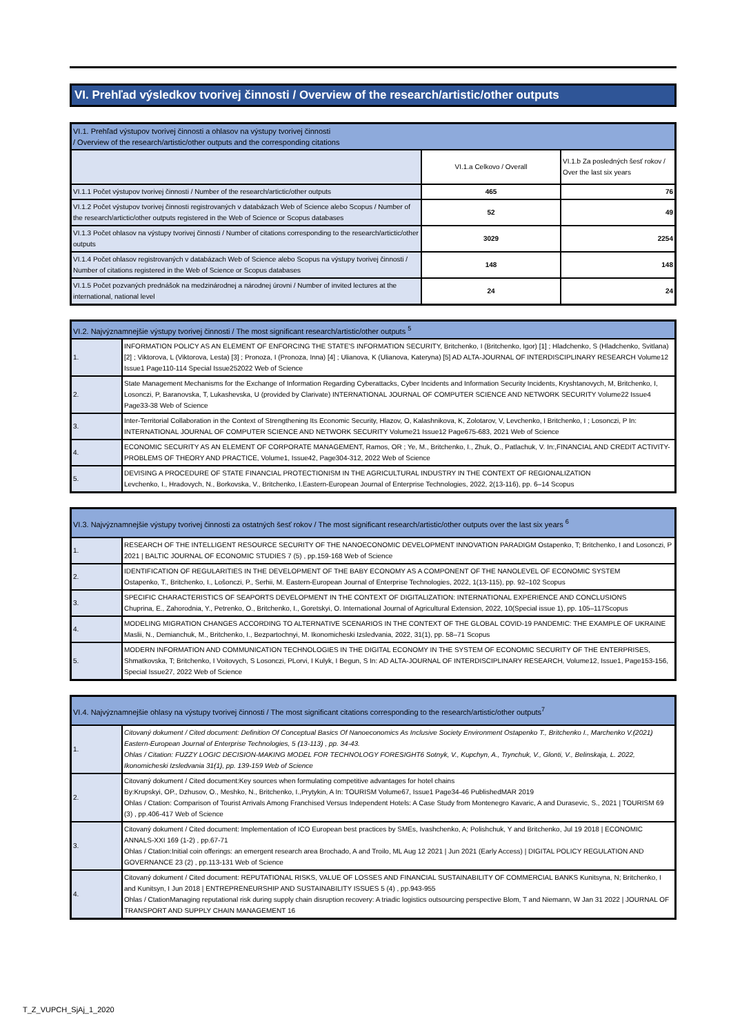VI. Prehľad výsledkov tvorivej činnosti / Overview of the research/artistic/other outputs
| VI.1. Prehľad výstupov tvorivej činnosti a ohlasov na výstupy tvorivej činnosti / Overview of the research/artistic/other outputs and the corresponding citations | | |
| --- | --- | --- |
| | VI.1.a Celkovo / Overall | VI.1.b Za posledných šesť rokov / Over the last six years |
| VI.1.1 Počet výstupov tvorivej činnosti / Number of the research/artictic/other outputs | 465 | 76 |
| VI.1.2 Počet výstupov tvorivej činnosti registrovaných v databázach Web of Science alebo Scopus / Number of the research/artictic/other outputs registered in the Web of Science or Scopus databases | 52 | 49 |
| VI.1.3 Počet ohlasov na výstupy tvorivej činnosti / Number of citations corresponding to the research/artictic/other outputs | 3029 | 2254 |
| VI.1.4 Počet ohlasov registrovaných v databázach Web of Science alebo Scopus na výstupy tvorivej činnosti / Number of citations registered in the Web of Science or Scopus databases | 148 | 148 |
| VI.1.5 Počet pozvaných prednášok na medzinárodnej a národnej úrovni / Number of invited lectures at the international, national level | 24 | 24 |
| VI.2. Najvýznamnejšie výstupy tvorivej činnosti / The most significant research/artistic/other outputs <sup>5</sup> | |
| --- | --- |
| 1. | INFORMATION POLICY AS AN ELEMENT OF ENFORCING THE STATE'S INFORMATION SECURITY, Britchenko, I (Britchenko, Igor) [1] ; Hladchenko, S (Hladchenko, Svitlana) [2] ; Viktorova, L (Viktorova, Lesta) [3] ; Pronoza, I (Pronoza, Inna) [4] ; Ulianova, K (Ulianova, Kateryna) [5] AD ALTA-JOURNAL OF INTERDISCIPLINARY RESEARCH Volume12 Issue1 Page110-114 Special Issue252022 Web of Science |
| 2. | State Management Mechanisms for the Exchange of Information Regarding Cyberattacks, Cyber Incidents and Information Security Incidents, Kryshtanovych, M, Britchenko, I, Losonczi, P, Baranovska, T, Lukashevska, U (provided by Clarivate) INTERNATIONAL JOURNAL OF COMPUTER SCIENCE AND NETWORK SECURITY Volume22 Issue4 Page33-38 Web of Science |
| 3. | Inter-Territorial Collaboration in the Context of Strengthening Its Economic Security, Hlazov, O, Kalashnikova, K, Zolotarov, V, Levchenko, I Britchenko, I ; Losonczi, P In: INTERNATIONAL JOURNAL OF COMPUTER SCIENCE AND NETWORK SECURITY Volume21 Issue12 Page675-683, 2021 Web of Science |
| 4. | ECONOMIC SECURITY AS AN ELEMENT OF CORPORATE MANAGEMENT, Ramos, OR ; Ye, M., Britchenko, I., Zhuk, O., Patlachuk, V. In:,FINANCIAL AND CREDIT ACTIVITY-PROBLEMS OF THEORY AND PRACTICE, Volume1, Issue42, Page304-312, 2022 Web of Science |
| 5. | DEVISING A PROCEDURE OF STATE FINANCIAL PROTECTIONISM IN THE AGRICULTURAL INDUSTRY IN THE CONTEXT OF REGIONALIZATION Levchenko, I., Hradovych, N., Borkovska, V., Britchenko, I.Eastern-European Journal of Enterprise Technologies, 2022, 2(13-116), pp. 6–14 Scopus |
| VI.3. Najvýznamnejšie výstupy tvorivej činnosti za ostatných šesť rokov / The most significant research/artistic/other outputs over the last six years <sup>6</sup> | |
| --- | --- |
| 1. | RESEARCH OF THE INTELLIGENT RESOURCE SECURITY OF THE NANOECONOMIC DEVELOPMENT INNOVATION PARADIGM Ostapenko, T; Britchenko, I and Losonczi, P 2021 / BALTIC JOURNAL OF ECONOMIC STUDIES 7 (5) , pp.159-168 Web of Science |
| 2. | IDENTIFICATION OF REGULARITIES IN THE DEVELOPMENT OF THE BABY ECONOMY AS A COMPONENT OF THE NANOLEVEL OF ECONOMIC SYSTEM Ostapenko, T., Britchenko, I., Lošonczi, P., Serhii, M. Eastern-European Journal of Enterprise Technologies, 2022, 1(13-115), pp. 92–102 Scopus |
| 3. | SPECIFIC CHARACTERISTICS OF SEAPORTS DEVELOPMENT IN THE CONTEXT OF DIGITALIZATION: INTERNATIONAL EXPERIENCE AND CONCLUSIONS Chuprina, E., Zahorodnia, Y., Petrenko, O., Britchenko, I., Goretskyi, O. International Journal of Agricultural Extension, 2022, 10(Special issue 1), pp. 105–117Scopus |
| 4. | MODELING MIGRATION CHANGES ACCORDING TO ALTERNATIVE SCENARIOS IN THE CONTEXT OF THE GLOBAL COVID-19 PANDEMIC: THE EXAMPLE OF UKRAINE Maslii, N., Demianchuk, M., Britchenko, I., Bezpartochnyi, M. Ikonomicheski Izsledvania, 2022, 31(1), pp. 58–71 Scopus |
| 5. | MODERN INFORMATION AND COMMUNICATION TECHNOLOGIES IN THE DIGITAL ECONOMY IN THE SYSTEM OF ECONOMIC SECURITY OF THE ENTERPRISES, Shmatkovska, T; Britchenko, I Voitovych, S Losonczi, PLorvi, I Kulyk, I Begun, S In: AD ALTA-JOURNAL OF INTERDISCIPLINARY RESEARCH, Volume12, Issue1, Page153-156, Special Issue27, 2022 Web of Science |
| VI.4. Najvýznamnejšie ohlasy na výstupy tvorivej činnosti / The most significant citations corresponding to the research/artistic/other outputs<sup>7</sup> | |
| --- | --- |
| 1. | Citovaný dokument / Cited document: Definition Of Conceptual Basics Of Nanoeconomics As Inclusive Society Environment Ostapenko T., Britchenko I., Marchenko V.(2021) Eastern-European Journal of Enterprise Technologies, 5 (13-113) , pp. 34-43. Ohlas / Citation: FUZZY LOGIC DECISION-MAKING MODEL FOR TECHNOLOGY FORESIGHT6 Sotnyk, V., Kupchyn, A., Trynchuk, V., Glonti, V., Belinskaja, L. 2022, Ikonomicheski Izsledvania 31(1), pp. 139-159 Web of Science |
| 2. | Citovaný dokument / Cited document:Key sources when formulating competitive advantages for hotel chains By:Krupskyi, OP., Dzhusov, O., Meshko, N., Britchenko, I.,Prytykin, A In: TOURISM Volume67, Issue1 Page34-46 PublishedMAR 2019 Ohlas / Ctation: Comparison of Tourist Arrivals Among Franchised Versus Independent Hotels: A Case Study from Montenegro Kavaric, A and Durasevic, S., 2021 / TOURISM 69 (3) , pp.406-417 Web of Science |
| 3. | Citovaný dokument / Cited document: Implementation of ICO European best practices by SMEs, Ivashchenko, A; Polishchuk, Y and Britchenko, Jul 19 2018 / ECONOMIC ANNALS-XXI 169 (1-2) , pp.67-71 Ohlas / Ctation:Initial coin offerings: an emergent research area Brochado, A and Troilo, ML Aug 12 2021 / Jun 2021 (Early Access) / DIGITAL POLICY REGULATION AND GOVERNANCE 23 (2) , pp.113-131 Web of Science |
| 4. | Citovaný dokument / Cited document: REPUTATIONAL RISKS, VALUE OF LOSSES AND FINANCIAL SUSTAINABILITY OF COMMERCIAL BANKS Kunitsyna, N; Britchenko, I and Kunitsyn, I Jun 2018 / ENTREPRENEURSHIP AND SUSTAINABILITY ISSUES 5 (4) , pp.943-955 Ohlas / CtationManaging reputational risk during supply chain disruption recovery: A triadic logistics outsourcing perspective Blom, T and Niemann, W Jan 31 2022 / JOURNAL OF TRANSPORT AND SUPPLY CHAIN MANAGEMENT 16 |
T_Z_VUPCH_SjAj_1_2020